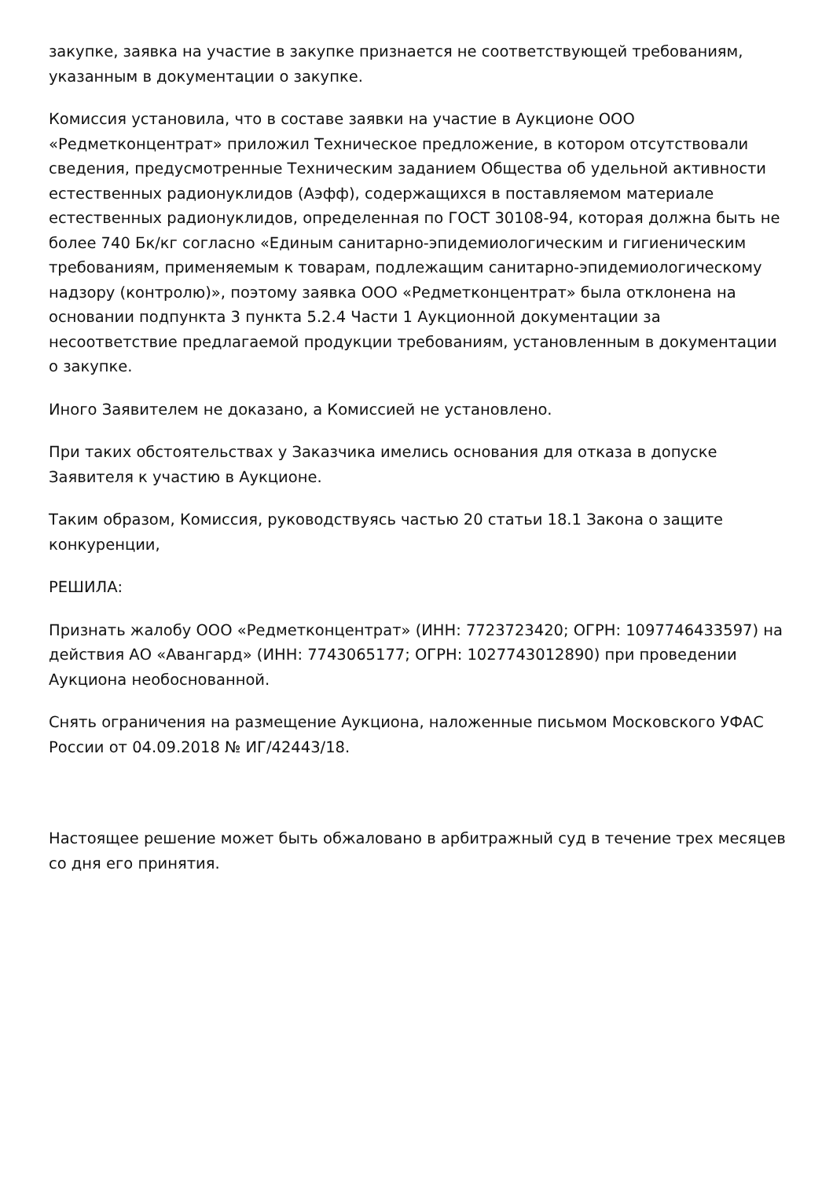закупке, заявка на участие в закупке признается не соответствующей требованиям, указанным в документации о закупке.
Комиссия установила, что в составе заявки на участие в Аукционе ООО «Редметконцентрат» приложил Техническое предложение, в котором отсутствовали сведения, предусмотренные Техническим заданием Общества об удельной активности естественных радионуклидов (Аэфф), содержащихся в поставляемом материале естественных радионуклидов, определенная по ГОСТ 30108-94, которая должна быть не более 740 Бк/кг согласно «Единым санитарно-эпидемиологическим и гигиеническим требованиям, применяемым к товарам, подлежащим санитарно-эпидемиологическому надзору (контролю)», поэтому заявка ООО «Редметконцентрат» была отклонена на основании подпункта 3 пункта 5.2.4 Части 1 Аукционной документации за несоответствие предлагаемой продукции требованиям, установленным в документации о закупке.
Иного Заявителем не доказано, а Комиссией не установлено.
При таких обстоятельствах у Заказчика имелись основания для отказа в допуске Заявителя к участию в Аукционе.
Таким образом, Комиссия, руководствуясь частью 20 статьи 18.1 Закона о защите конкуренции,
РЕШИЛА:
Признать жалобу ООО «Редметконцентрат» (ИНН: 7723723420; ОГРН: 1097746433597) на действия АО «Авангард» (ИНН: 7743065177; ОГРН: 1027743012890) при проведении Аукциона необоснованной.
Снять ограничения на размещение Аукциона, наложенные письмом Московского УФАС России от 04.09.2018 № ИГ/42443/18.
Настоящее решение может быть обжаловано в арбитражный суд в течение трех месяцев со дня его принятия.